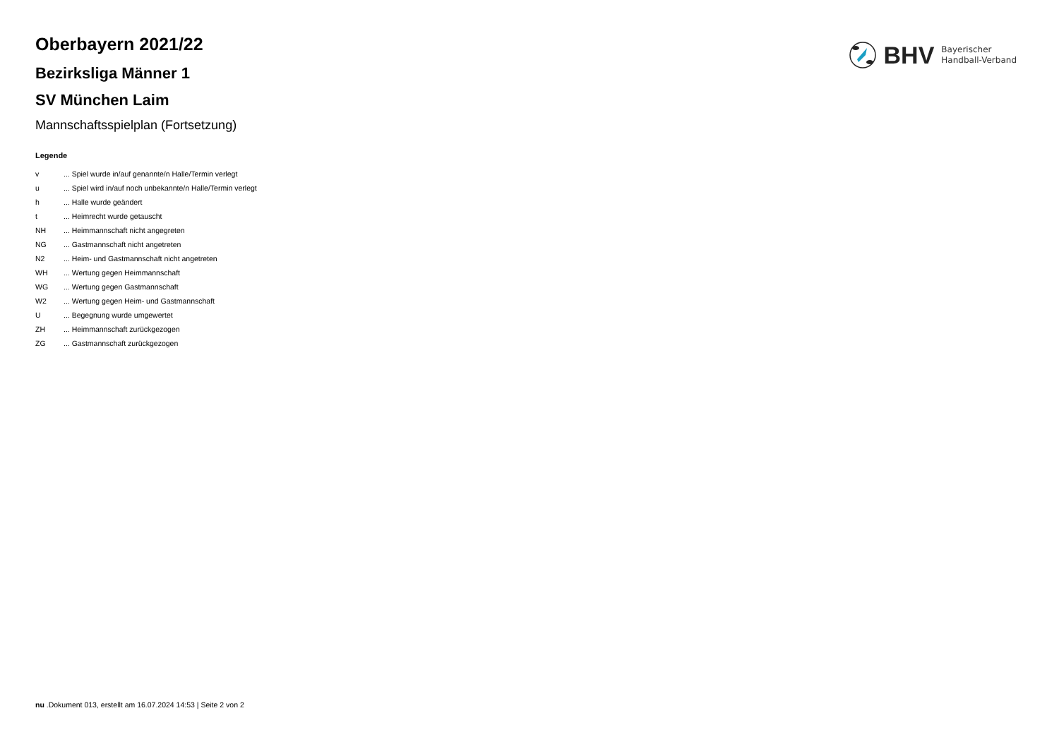BHV
Bayerischer
Handball-Verband
Oberbayern 2021/22
Bezirksliga Männer 1
SV München Laim
Mannschaftsspielplan (Fortsetzung)
Legende
| v | ... Spiel wurde in/auf genannte/n Halle/Termin verlegt |
| u | ... Spiel wird in/auf noch unbekannte/n Halle/Termin verlegt |
| h | ... Halle wurde geändert |
| t | ... Heimrecht wurde getauscht |
| NH | ... Heimmannschaft nicht angegreten |
| NG | ... Gastmannschaft nicht angetreten |
| N2 | ... Heim- und Gastmannschaft nicht angetreten |
| WH | ... Wertung gegen Heimmannschaft |
| WG | ... Wertung gegen Gastmannschaft |
| W2 | ... Wertung gegen Heim- und Gastmannschaft |
| U | ... Begegnung wurde umgewertet |
| ZH | ... Heimmannschaft zurückgezogen |
| ZG | ... Gastmannschaft zurückgezogen |
nu .Dokument 013, erstellt am 16.07.2024 14:53 | Seite 2 von 2